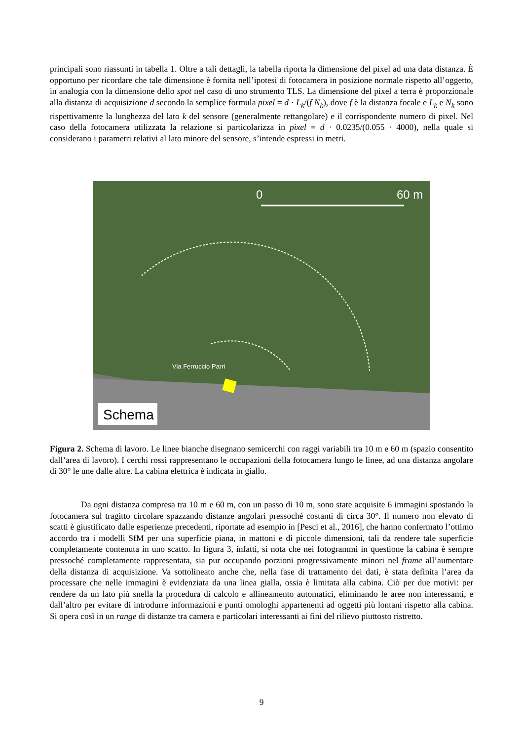principali sono riassunti in tabella 1. Oltre a tali dettagli, la tabella riporta la dimensione del pixel ad una data distanza. È opportuno per ricordare che tale dimensione è fornita nell’ipotesi di fotocamera in posizione normale rispetto all’oggetto, in analogia con la dimensione dello spot nel caso di uno strumento TLS. La dimensione del pixel a terra è proporzionale alla distanza di acquisizione d secondo la semplice formula pixel = d · L<sub>k</sub>/(f N<sub>k</sub>), dove f è la distanza focale e L<sub>k</sub> e N<sub>k</sub> sono rispettivamente la lunghezza del lato k del sensore (generalmente rettangolare) e il corrispondente numero di pixel. Nel caso della fotocamera utilizzata la relazione si particolarizza in pixel = d · 0.0235/(0.055 · 4000), nella quale si considerano i parametri relativi al lato minore del sensore, s’intende espressi in metri.
0
60 m
Via Ferruccio Parri
Schema
Figura 2. Schema di lavoro. Le linee bianche disegnano semicerchi con raggi variabili tra 10 m e 60 m (spazio consentito dall’area di lavoro). I cerchi rossi rappresentano le occupazioni della fotocamera lungo le linee, ad una distanza angolare di 30° le une dalle altre. La cabina elettrica è indicata in giallo.
Da ogni distanza compresa tra 10 m e 60 m, con un passo di 10 m, sono state acquisite 6 immagini spostando la fotocamera sul tragitto circolare spazzando distanze angolari pressoché costanti di circa 30°. Il numero non elevato di scatti è giustificato dalle esperienze precedenti, riportate ad esempio in [Pesci et al., 2016], che hanno confermato l’ottimo accordo tra i modelli SfM per una superficie piana, in mattoni e di piccole dimensioni, tali da rendere tale superficie completamente contenuta in uno scatto. In figura 3, infatti, si nota che nei fotogrammi in questione la cabina è sempre pressoché completamente rappresentata, sia pur occupando porzioni progressivamente minori nel frame all’aumentare della distanza di acquisizione. Va sottolineato anche che, nella fase di trattamento dei dati, è stata definita l’area da processare che nelle immagini è evidenziata da una linea gialla, ossia è limitata alla cabina. Ciò per due motivi: per rendere da un lato più snella la procedura di calcolo e allineamento automatici, eliminando le aree non interessanti, e dall’altro per evitare di introdurre informazioni e punti omologhi appartenenti ad oggetti più lontani rispetto alla cabina. Si opera così in un range di distanze tra camera e particolari interessanti ai fini del rilievo piuttosto ristretto.
9